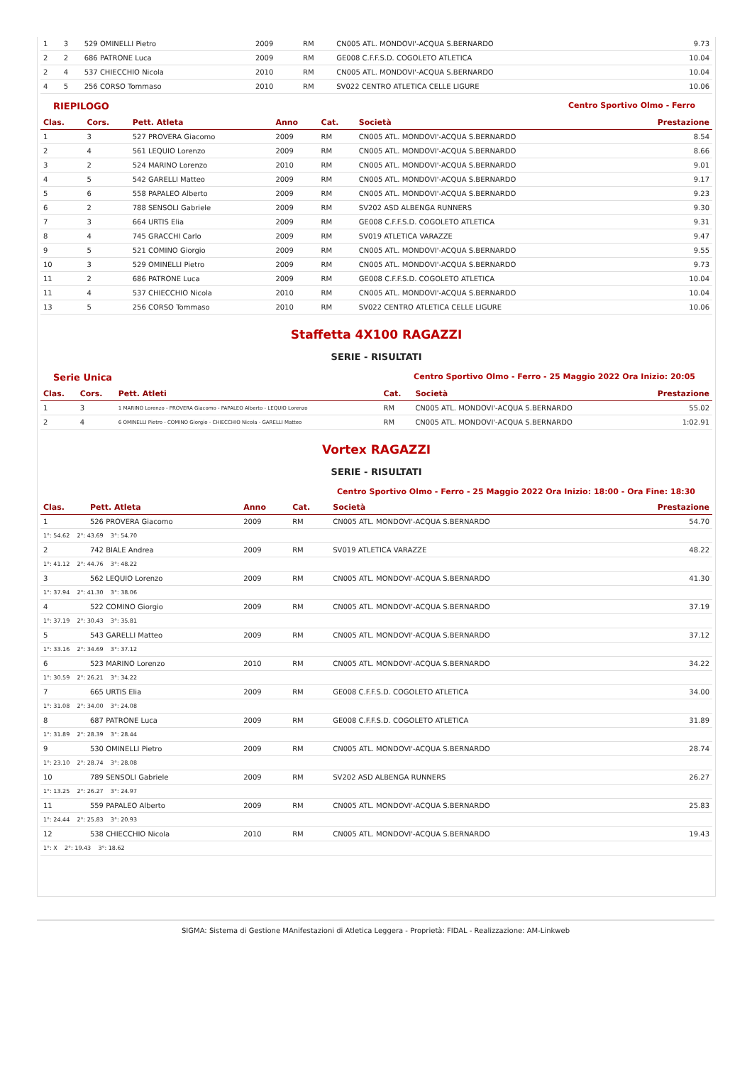| 1 | 3 | 529 OMINELLI Pietro | 2009 | RM | CN005 ATL. MONDOVI'-ACQUA S.BERNARDO | 9.73 |
| 2 | 2 | 686 PATRONE Luca | 2009 | RM | GE008 C.F.F.S.D. COGOLETO ATLETICA | 10.04 |
| 2 | 4 | 537 CHIECCHIO Nicola | 2010 | RM | CN005 ATL. MONDOVI'-ACQUA S.BERNARDO | 10.04 |
| 4 | 5 | 256 CORSO Tommaso | 2010 | RM | SV022 CENTRO ATLETICA CELLE LIGURE | 10.06 |
RIEPILOGO Centro Sportivo Olmo - Ferro
| Clas. | Cors. | Pett. Atleta | Anno | Cat. | Società | Prestazione |
| --- | --- | --- | --- | --- | --- | --- |
| 1 | 3 | 527 PROVERA Giacomo | 2009 | RM | CN005 ATL. MONDOVI'-ACQUA S.BERNARDO | 8.54 |
| 2 | 4 | 561 LEQUIO Lorenzo | 2009 | RM | CN005 ATL. MONDOVI'-ACQUA S.BERNARDO | 8.66 |
| 3 | 2 | 524 MARINO Lorenzo | 2010 | RM | CN005 ATL. MONDOVI'-ACQUA S.BERNARDO | 9.01 |
| 4 | 5 | 542 GARELLI Matteo | 2009 | RM | CN005 ATL. MONDOVI'-ACQUA S.BERNARDO | 9.17 |
| 5 | 6 | 558 PAPALEO Alberto | 2009 | RM | CN005 ATL. MONDOVI'-ACQUA S.BERNARDO | 9.23 |
| 6 | 2 | 788 SENSOLI Gabriele | 2009 | RM | SV202 ASD ALBENGA RUNNERS | 9.30 |
| 7 | 3 | 664 URTIS Elia | 2009 | RM | GE008 C.F.F.S.D. COGOLETO ATLETICA | 9.31 |
| 8 | 4 | 745 GRACCHI Carlo | 2009 | RM | SV019 ATLETICA VARAZZE | 9.47 |
| 9 | 5 | 521 COMINO Giorgio | 2009 | RM | CN005 ATL. MONDOVI'-ACQUA S.BERNARDO | 9.55 |
| 10 | 3 | 529 OMINELLI Pietro | 2009 | RM | CN005 ATL. MONDOVI'-ACQUA S.BERNARDO | 9.73 |
| 11 | 2 | 686 PATRONE Luca | 2009 | RM | GE008 C.F.F.S.D. COGOLETO ATLETICA | 10.04 |
| 11 | 4 | 537 CHIECCHIO Nicola | 2010 | RM | CN005 ATL. MONDOVI'-ACQUA S.BERNARDO | 10.04 |
| 13 | 5 | 256 CORSO Tommaso | 2010 | RM | SV022 CENTRO ATLETICA CELLE LIGURE | 10.06 |
Staffetta 4X100 RAGAZZI
SERIE - RISULTATI
Serie Unica Centro Sportivo Olmo - Ferro - 25 Maggio 2022 Ora Inizio: 20:05
| Clas. | Cors. | Pett. Atleti | Cat. | Società | Prestazione |
| --- | --- | --- | --- | --- | --- |
| 1 | 3 | 1 MARINO Lorenzo - PROVERA Giacomo - PAPALEO Alberto - LEQUIO Lorenzo | RM | CN005 ATL. MONDOVI'-ACQUA S.BERNARDO | 55.02 |
| 2 | 4 | 6 OMINELLI Pietro - COMINO Giorgio - CHIECCHIO Nicola - GARELLI Matteo | RM | CN005 ATL. MONDOVI'-ACQUA S.BERNARDO | 1:02.91 |
Vortex RAGAZZI
SERIE - RISULTATI
Centro Sportivo Olmo - Ferro - 25 Maggio 2022 Ora Inizio: 18:00 - Ora Fine: 18:30
| Clas. | Pett. Atleta | Anno | Cat. | Società | Prestazione |
| --- | --- | --- | --- | --- | --- |
| 1 | 526 PROVERA Giacomo | 2009 | RM | CN005 ATL. MONDOVI'-ACQUA S.BERNARDO | 54.70 |
| 1°: 54.62 2°: 43.69 3°: 54.70 | | | | | |
| 2 | 742 BIALE Andrea | 2009 | RM | SV019 ATLETICA VARAZZE | 48.22 |
| 1°: 41.12 2°: 44.76 3°: 48.22 | | | | | |
| 3 | 562 LEQUIO Lorenzo | 2009 | RM | CN005 ATL. MONDOVI'-ACQUA S.BERNARDO | 41.30 |
| 1°: 37.94 2°: 41.30 3°: 38.06 | | | | | |
| 4 | 522 COMINO Giorgio | 2009 | RM | CN005 ATL. MONDOVI'-ACQUA S.BERNARDO | 37.19 |
| 1°: 37.19 2°: 30.43 3°: 35.81 | | | | | |
| 5 | 543 GARELLI Matteo | 2009 | RM | CN005 ATL. MONDOVI'-ACQUA S.BERNARDO | 37.12 |
| 1°: 33.16 2°: 34.69 3°: 37.12 | | | | | |
| 6 | 523 MARINO Lorenzo | 2010 | RM | CN005 ATL. MONDOVI'-ACQUA S.BERNARDO | 34.22 |
| 1°: 30.59 2°: 26.21 3°: 34.22 | | | | | |
| 7 | 665 URTIS Elia | 2009 | RM | GE008 C.F.F.S.D. COGOLETO ATLETICA | 34.00 |
| 1°: 31.08 2°: 34.00 3°: 24.08 | | | | | |
| 8 | 687 PATRONE Luca | 2009 | RM | GE008 C.F.F.S.D. COGOLETO ATLETICA | 31.89 |
| 1°: 31.89 2°: 28.39 3°: 28.44 | | | | | |
| 9 | 530 OMINELLI Pietro | 2009 | RM | CN005 ATL. MONDOVI'-ACQUA S.BERNARDO | 28.74 |
| 1°: 23.10 2°: 28.74 3°: 28.08 | | | | | |
| 10 | 789 SENSOLI Gabriele | 2009 | RM | SV202 ASD ALBENGA RUNNERS | 26.27 |
| 1°: 13.25 2°: 26.27 3°: 24.97 | | | | | |
| 11 | 559 PAPALEO Alberto | 2009 | RM | CN005 ATL. MONDOVI'-ACQUA S.BERNARDO | 25.83 |
| 1°: 24.44 2°: 25.83 3°: 20.93 | | | | | |
| 12 | 538 CHIECCHIO Nicola | 2010 | RM | CN005 ATL. MONDOVI'-ACQUA S.BERNARDO | 19.43 |
| 1°: X 2°: 19.43 3°: 18.62 | | | | | |
SIGMA: Sistema di Gestione MAnifestazioni di Atletica Leggera - Proprietà: FIDAL - Realizzazione: AM-Linkweb